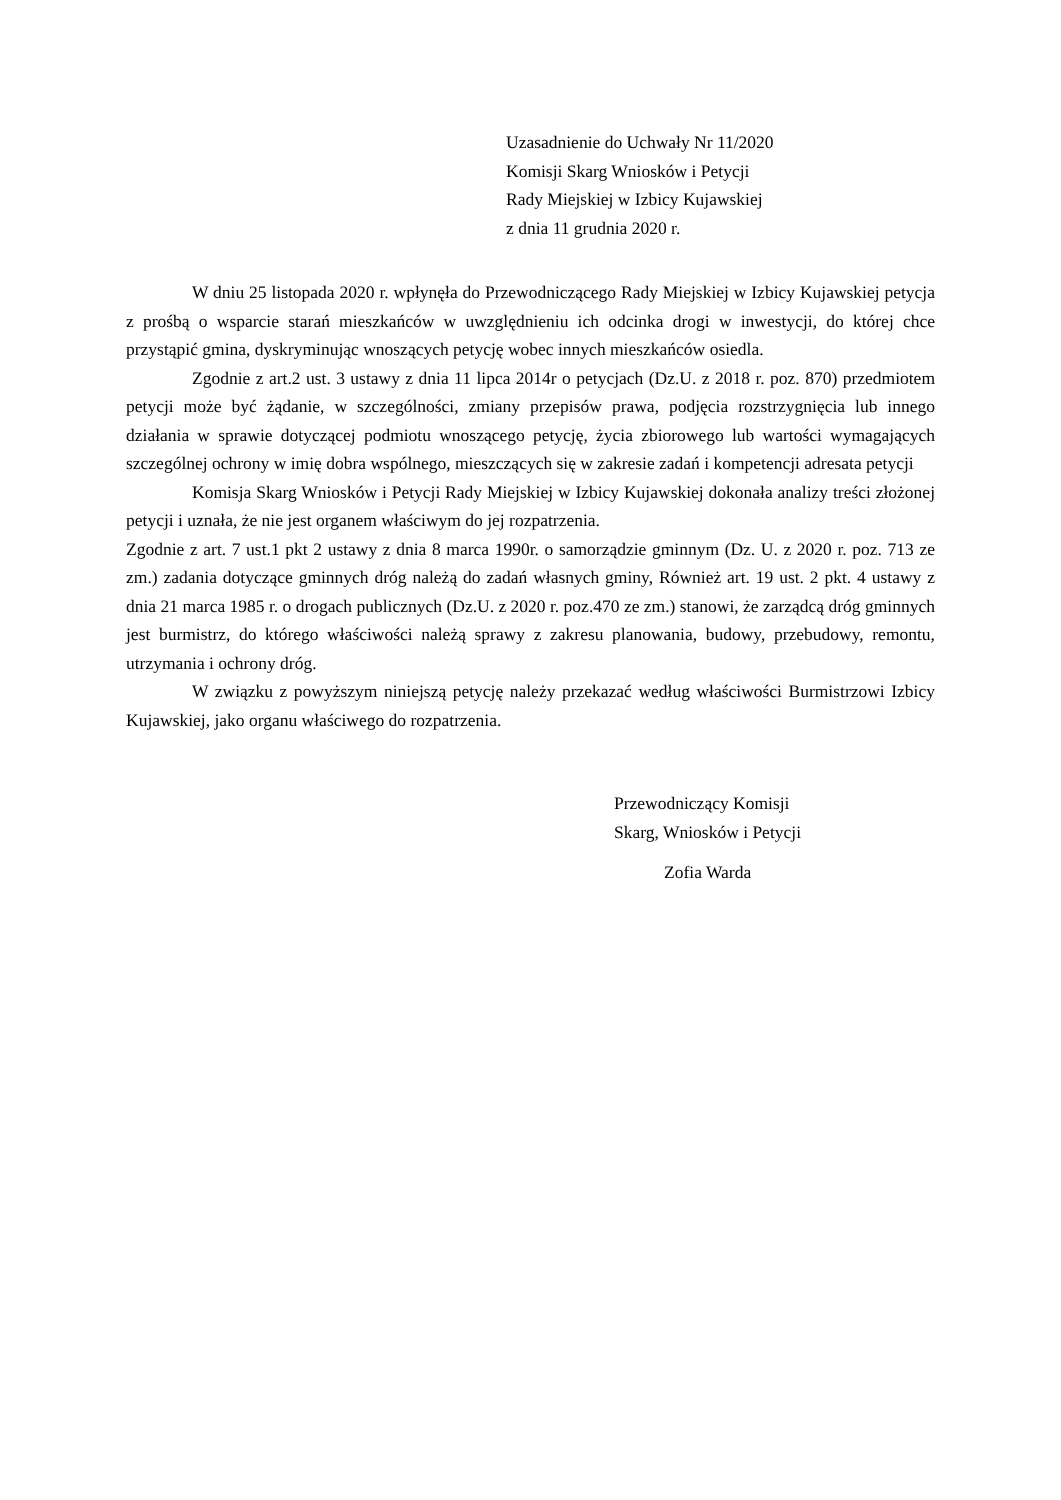Uzasadnienie do Uchwały Nr 11/2020
Komisji Skarg Wniosków i Petycji
Rady Miejskiej w Izbicy Kujawskiej
z dnia 11 grudnia 2020 r.
W dniu 25 listopada 2020 r. wpłynęła do Przewodniczącego Rady Miejskiej w Izbicy Kujawskiej petycja z prośbą o wsparcie starań mieszkańców w uwzględnieniu ich odcinka drogi w inwestycji, do której chce przystąpić gmina, dyskryminując wnoszących petycję wobec innych mieszkańców osiedla.
Zgodnie z art.2 ust. 3 ustawy z dnia 11 lipca 2014r o petycjach (Dz.U. z 2018 r. poz. 870) przedmiotem petycji może być żądanie, w szczególności, zmiany przepisów prawa, podjęcia rozstrzygnięcia lub innego działania w sprawie dotyczącej podmiotu wnoszącego petycję, życia zbiorowego lub wartości wymagających szczególnej ochrony w imię dobra wspólnego, mieszczących się w zakresie zadań i kompetencji adresata petycji
Komisja Skarg Wniosków i Petycji Rady Miejskiej w Izbicy Kujawskiej dokonała analizy treści złożonej petycji i uznała, że nie jest organem właściwym do jej rozpatrzenia.
Zgodnie z art. 7 ust.1 pkt 2 ustawy z dnia 8 marca 1990r. o samorządzie gminnym (Dz. U. z 2020 r. poz. 713 ze zm.) zadania dotyczące gminnych dróg należą do zadań własnych gminy, Również art. 19 ust. 2 pkt. 4 ustawy z dnia 21 marca 1985 r. o drogach publicznych (Dz.U. z 2020 r. poz.470 ze zm.) stanowi, że zarządcą dróg gminnych jest burmistrz, do którego właściwości należą sprawy z zakresu planowania, budowy, przebudowy, remontu, utrzymania i ochrony dróg.
W związku z powyższym niniejszą petycję należy przekazać według właściwości Burmistrzowi Izbicy Kujawskiej, jako organu właściwego do rozpatrzenia.
Przewodniczący Komisji
Skarg, Wniosków i Petycji
Zofia Warda